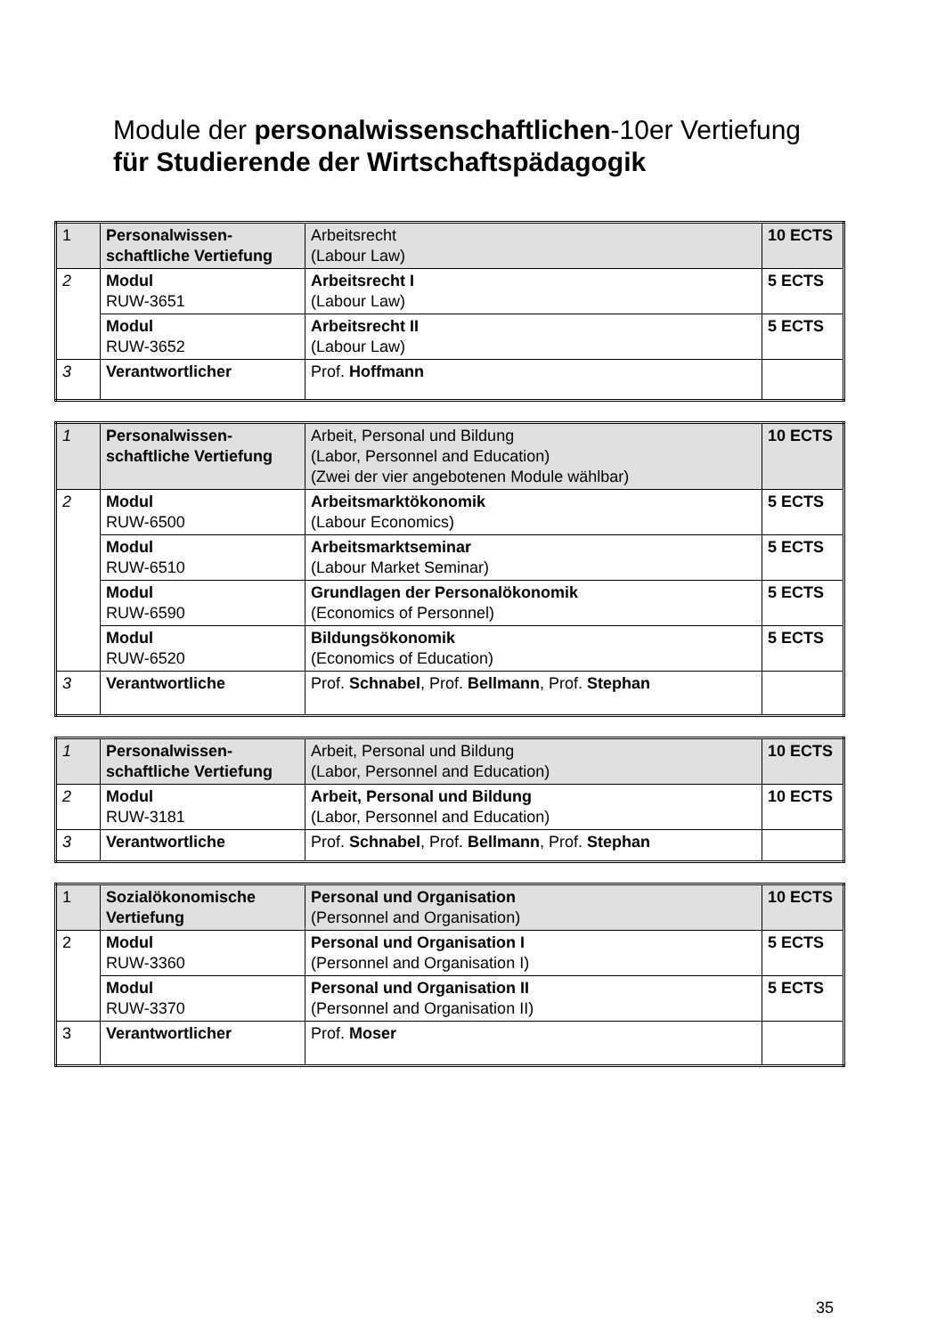Module der personalwissenschaftlichen-10er Vertiefung
für Studierende der Wirtschaftspädagogik
| 1 | Personalwissen-schaftliche Vertiefung | Arbeitsrecht (Labour Law) | 10 ECTS |
| 2 | Modul RUW-3651 | Arbeitsrecht I (Labour Law) | 5 ECTS |
| | Modul RUW-3652 | Arbeitsrecht II (Labour Law) | 5 ECTS |
| 3 | Verantwortlicher | Prof. Hoffmann | |
| 1 | Personalwissen-schaftliche Vertiefung | Arbeit, Personal und Bildung (Labor, Personnel and Education) (Zwei der vier angebotenen Module wählbar) | 10 ECTS |
| 2 | Modul RUW-6500 | Arbeitsmarktökonomik (Labour Economics) | 5 ECTS |
| | Modul RUW-6510 | Arbeitsmarktseminar (Labour Market Seminar) | 5 ECTS |
| | Modul RUW-6590 | Grundlagen der Personalökonomik (Economics of Personnel) | 5 ECTS |
| | Modul RUW-6520 | Bildungsökonomik (Economics of Education) | 5 ECTS |
| 3 | Verantwortliche | Prof. Schnabel , Prof. Bellmann , Prof. Stephan | |
| 1 | Personalwissen-schaftliche Vertiefung | Arbeit, Personal und Bildung (Labor, Personnel and Education) | 10 ECTS |
| 2 | Modul RUW-3181 | Arbeit, Personal und Bildung (Labor, Personnel and Education) | 10 ECTS |
| 3 | Verantwortliche | Prof. Schnabel , Prof. Bellmann , Prof. Stephan | |
| 1 | Sozialökonomische Vertiefung | Personal und Organisation (Personnel and Organisation) | 10 ECTS |
| 2 | Modul RUW-3360 | Personal und Organisation I (Personnel and Organisation I) | 5 ECTS |
| | Modul RUW-3370 | Personal und Organisation II (Personnel and Organisation II) | 5 ECTS |
| 3 | Verantwortlicher | Prof. Moser | |
35